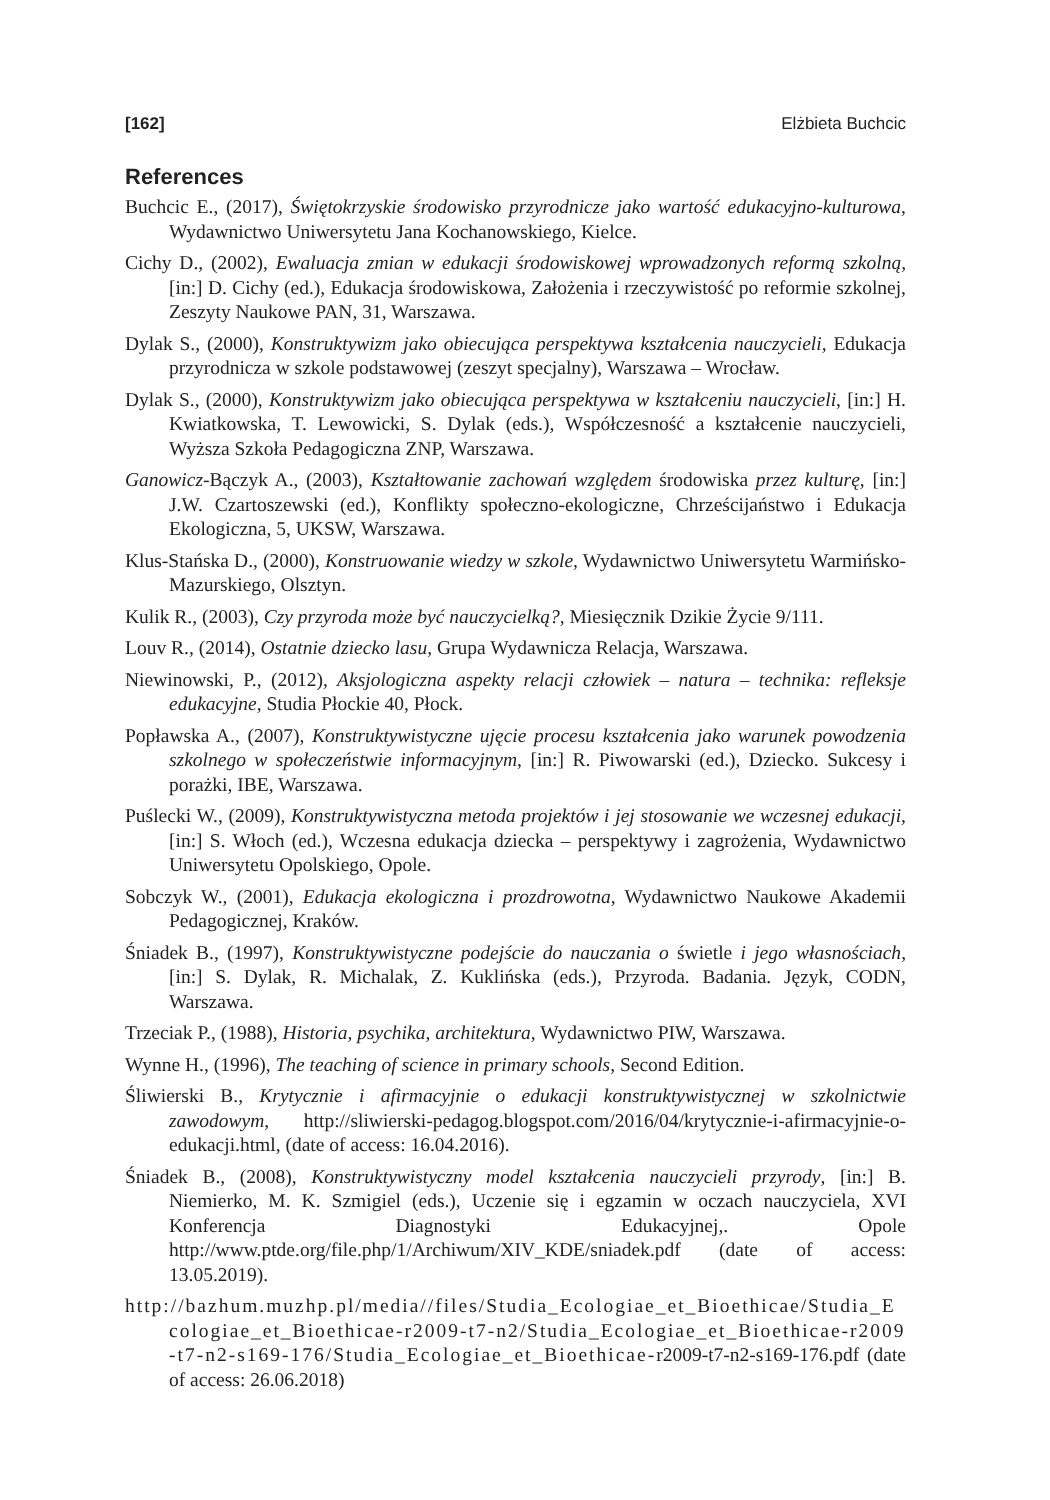[162] Elżbieta Buchcic
References
Buchcic E., (2017), Świętokrzyskie środowisko przyrodnicze jako wartość edukacyjno-kulturowa, Wydawnictwo Uniwersytetu Jana Kochanowskiego, Kielce.
Cichy D., (2002), Ewaluacja zmian w edukacji środowiskowej wprowadzonych reformą szkolną, [in:] D. Cichy (ed.), Edukacja środowiskowa, Założenia i rzeczywistość po reformie szkolnej, Zeszyty Naukowe PAN, 31, Warszawa.
Dylak S., (2000), Konstruktywizm jako obiecująca perspektywa kształcenia nauczycieli, Edukacja przyrodnicza w szkole podstawowej (zeszyt specjalny), Warszawa – Wrocław.
Dylak S., (2000), Konstruktywizm jako obiecująca perspektywa w kształceniu nauczycieli, [in:] H. Kwiatkowska, T. Lewowicki, S. Dylak (eds.), Współczesność a kształcenie nauczycieli, Wyższa Szkoła Pedagogiczna ZNP, Warszawa.
Ganowicz-Bączyk A., (2003), Kształtowanie zachowań względem środowiska przez kulturę, [in:] J.W. Czartoszewski (ed.), Konflikty społeczno-ekologiczne, Chrześcijaństwo i Edukacja Ekologiczna, 5, UKSW, Warszawa.
Klus-Stańska D., (2000), Konstruowanie wiedzy w szkole, Wydawnictwo Uniwersytetu Warmińsko-Mazurskiego, Olsztyn.
Kulik R., (2003), Czy przyroda może być nauczycielką?, Miesięcznik Dzikie Życie 9/111.
Louv R., (2014), Ostatnie dziecko lasu, Grupa Wydawnicza Relacja, Warszawa.
Niewinowski, P., (2012), Aksjologiczna aspekty relacji człowiek – natura – technika: refleksje edukacyjne, Studia Płockie 40, Płock.
Popławska A., (2007), Konstruktywistyczne ujęcie procesu kształcenia jako warunek powodzenia szkolnego w społeczeństwie informacyjnym, [in:] R. Piwowarski (ed.), Dziecko. Sukcesy i porażki, IBE, Warszawa.
Puślecki W., (2009), Konstruktywistyczna metoda projektów i jej stosowanie we wczesnej edukacji, [in:] S. Włoch (ed.), Wczesna edukacja dziecka – perspektywy i zagrożenia, Wydawnictwo Uniwersytetu Opolskiego, Opole.
Sobczyk W., (2001), Edukacja ekologiczna i prozdrowotna, Wydawnictwo Naukowe Akademii Pedagogicznej, Kraków.
Śniadek B., (1997), Konstruktywistyczne podejście do nauczania o świetle i jego własnościach, [in:] S. Dylak, R. Michalak, Z. Kuklińska (eds.), Przyroda. Badania. Język, CODN, Warszawa.
Trzeciak P., (1988), Historia, psychika, architektura, Wydawnictwo PIW, Warszawa.
Wynne H., (1996), The teaching of science in primary schools, Second Edition.
Śliwierski B., Krytycznie i afirmacyjnie o edukacji konstruktywistycznej w szkolnictwie zawodowym, http://sliwierski-pedagog.blogspot.com/2016/04/krytycznie-i-afirmacyjnie-o-edukacji.html, (date of access: 16.04.2016).
Śniadek B., (2008), Konstruktywistyczny model kształcenia nauczycieli przyrody, [in:] B. Niemierko, M. K. Szmigiel (eds.), Uczenie się i egzamin w oczach nauczyciela, XVI Konferencja Diagnostyki Edukacyjnej,. Opole http://www.ptde.org/file.php/1/Archiwum/XIV_KDE/sniadek.pdf (date of access: 13.05.2019).
http://bazhum.muzhp.pl/media//files/Studia_Ecologiae_et_Bioethicae/Studia_Ecologiae_et_Bioethicae-r2009-t7-n2/Studia_Ecologiae_et_Bioethicae-r2009-t7-n2-s169-176/Studia_Ecologiae_et_Bioethicae-r2009-t7-n2-s169-176.pdf (date of access: 26.06.2018)